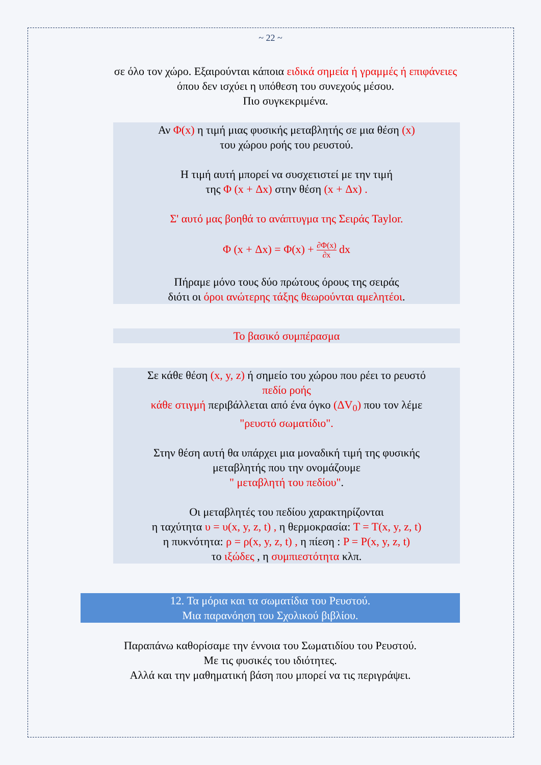~ 22 ~
σε όλο τον χώρο. Εξαιρούνται κάποια ειδικά σημεία ή γραμμές ή επιφάνειες όπου δεν ισχύει η υπόθεση του συνεχούς μέσου.
Πιο συγκεκριμένα.
Αν Φ(x) η τιμή μιας φυσικής μεταβλητής σε μια θέση (x)
του χώρου ροής του ρευστού.
Η τιμή αυτή μπορεί να συσχετιστεί με την τιμή
της Φ (x + Δx) στην θέση (x + Δx) .
Σ' αυτό μας βοηθά το ανάπτυγμα της Σειράς Taylor.
Φ (x + Δx) = Φ(x) + ∂Φ(x) ∂x dx
Πήραμε μόνο τους δύο πρώτους όρους της σειράς
διότι οι όροι ανώτερης τάξης θεωρούνται αμελητέοι.
Το βασικό συμπέρασμα
Σε κάθε θέση (x, y, z) ή σημείο του χώρου που ρέει το ρευστό
πεδίο ροής
κάθε στιγμή περιβάλλεται από ένα όγκο (ΔV<sub>0</sub>) που τον λέμε
"ρευστό σωματίδιο".
Στην θέση αυτή θα υπάρχει μια μοναδική τιμή της φυσικής
μεταβλητής που την ονομάζουμε
" μεταβλητή του πεδίου".
Οι μεταβλητές του πεδίου χαρακτηρίζονται
η ταχύτητα υ = υ(x, y, z, t) , η θερμοκρασία: T = T(x, y, z, t)
η πυκνότητα: ρ = ρ(x, y, z, t) , η πίεση : P = P(x, y, z, t)
το ιξώδες , η συμπιεστότητα κλπ.
12. Τα μόρια και τα σωματίδια του Ρευστού.
Μια παρανόηση του Σχολικού βιβλίου.
Παραπάνω καθορίσαμε την έννοια του Σωματιδίου του Ρευστού.
Με τις φυσικές του ιδιότητες.
Αλλά και την μαθηματική βάση που μπορεί να τις περιγράψει.